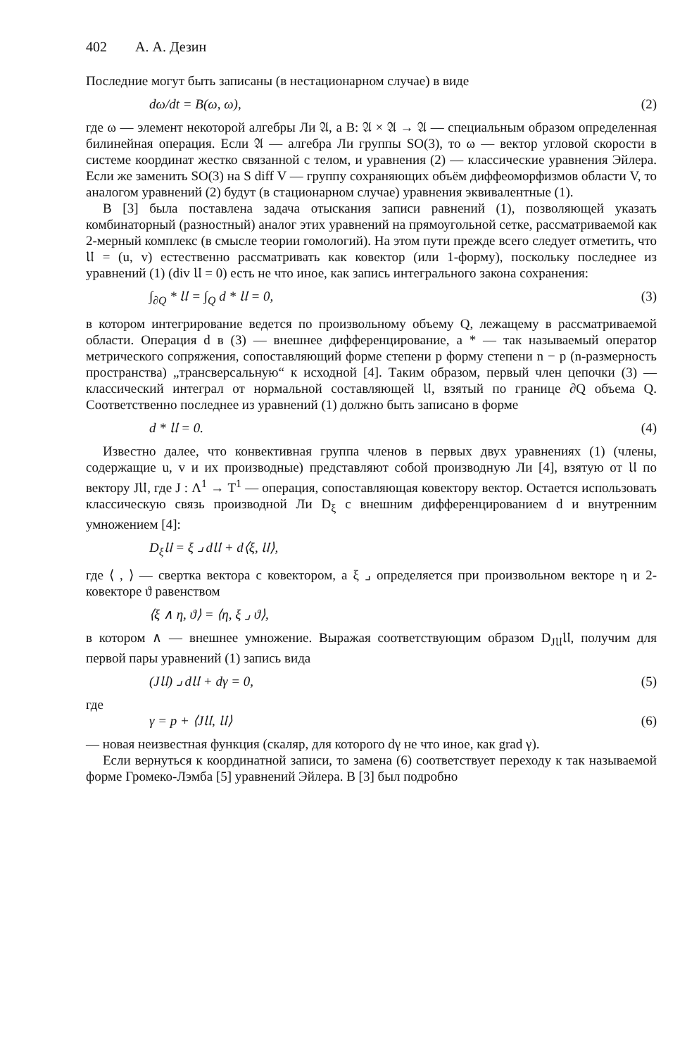402 А. А. Дезин
Последние могут быть записаны (в нестационарном случае) в виде
dω/dt = B(ω, ω), (2)
где ω — элемент некоторой алгебры Ли 𝔄, а B: 𝔄 × 𝔄 → 𝔄 — специальным образом определенная билинейная операция. Если 𝔄 — алгебра Ли группы SO(3), то ω — вектор угловой скорости в системе координат жестко связанной с телом, и уравнения (2) — классические уравнения Эйлера. Если же заменить SO(3) на S diff V — группу сохраняющих объём диффеоморфизмов области V, то аналогом уравнений (2) будут (в стационарном случае) уравнения эквивалентные (1).
В [3] была поставлена задача отыскания записи равнений (1), позволяющей указать комбинаторный (разностный) аналог этих уравнений на прямоугольной сетке, рассматриваемой как 2-мерный комплекс (в смысле теории гомологий). На этом пути прежде всего следует отметить, что 𝔘 = (u, v) естественно рассматривать как ковектор (или 1-форму), поскольку последнее из уравнений (1) (div 𝔘 = 0) есть не что иное, как запись интегрального закона сохранения:
∫<sub>∂Q</sub> * 𝔘 = ∫<sub>Q</sub> d * 𝔘 = 0, (3)
в котором интегрирование ведется по произвольному объему Q, лежащему в рассматриваемой области. Операция d в (3) — внешнее дифференцирование, а * — так называемый оператор метрического сопряжения, сопоставляющий форме степени p форму степени n − p (n-размерность пространства) „трансверсальную“ к исходной [4]. Таким образом, первый член цепочки (3) — классический интеграл от нормальной составляющей 𝔘, взятый по границе ∂Q объема Q. Соответственно последнее из уравнений (1) должно быть записано в форме
d * 𝔘 = 0. (4)
Известно далее, что конвективная группа членов в первых двух уравнениях (1) (члены, содержащие u, v и их производные) представляют собой производную Ли [4], взятую от 𝔘 по вектору J𝔘, где J : Λ<sup>1</sup> → T<sup>1</sup> — операция, сопоставляющая ковектору вектор. Остается использовать классическую связь производной Ли D<sub>ξ</sub> с внешним дифференцированием d и внутренним умножением [4]:
D<sub>ξ</sub>𝔘 = ξ ⌟ d𝔘 + d⟨ξ, 𝔘⟩,
где ⟨ , ⟩ — свертка вектора с ковектором, а ξ ⌟ определяется при произвольном векторе η и 2-ковекторе ϑ равенством
⟨ξ ∧ η, ϑ⟩ = ⟨η, ξ ⌟ ϑ⟩,
в котором ∧ — внешнее умножение. Выражая соответствующим образом D<sub>J𝔘</sub>𝔘, получим для первой пары уравнений (1) запись вида
(J𝔘) ⌟ d𝔘 + dγ = 0, (5)
где
γ = p + ⟨J𝔘, 𝔘⟩ (6)
— новая неизвестная функция (скаляр, для которого dγ не что иное, как grad γ).
Если вернуться к координатной записи, то замена (6) соответствует переходу к так называемой форме Громеко-Лэмба [5] уравнений Эйлера. В [3] был подробно